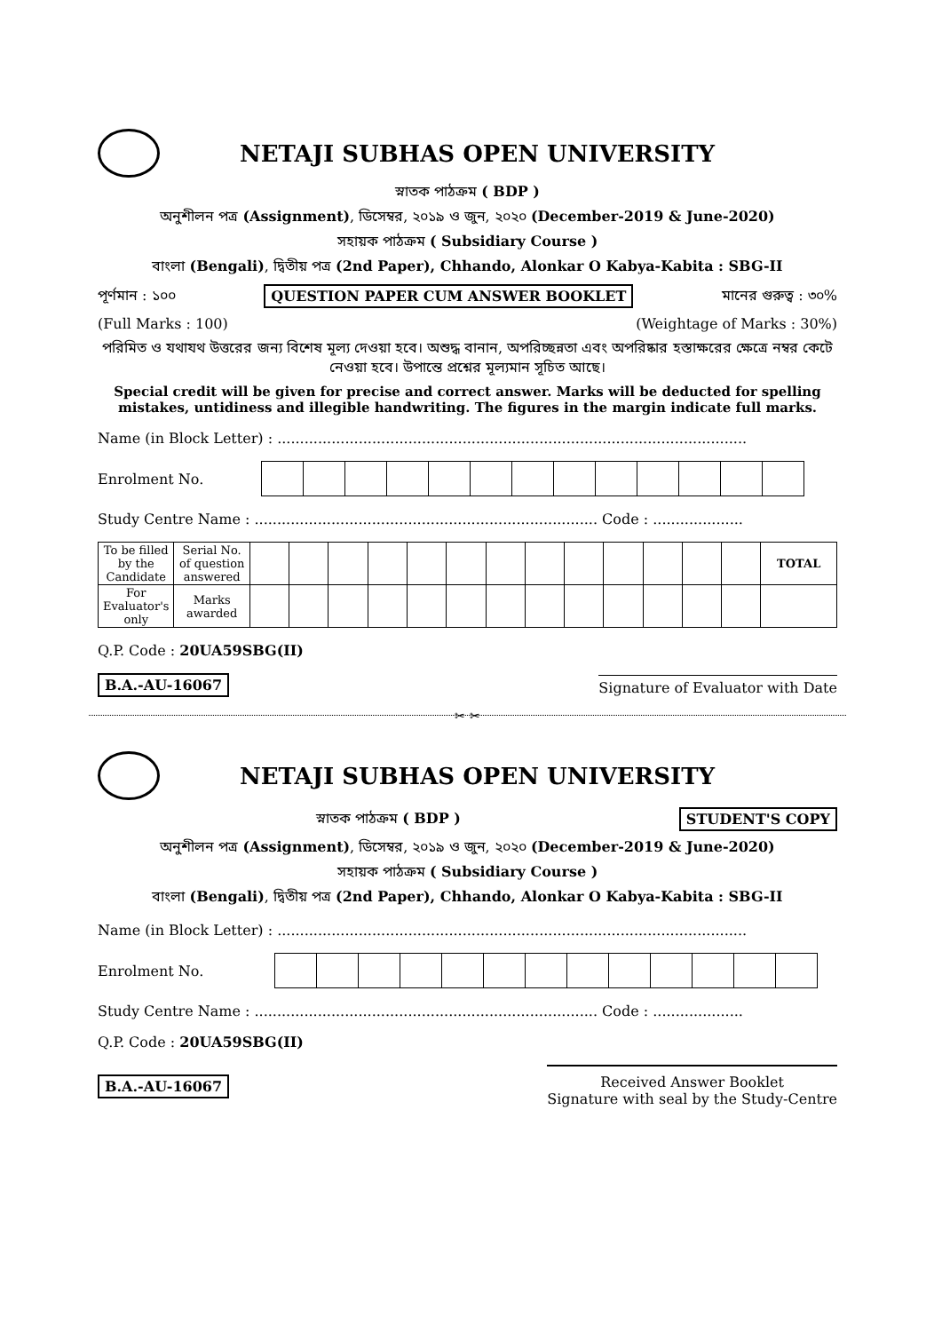NETAJI SUBHAS OPEN UNIVERSITY
স্নাতক পাঠক্রম ( BDP )
অনুশীলন পত্র (Assignment), ডিসেম্বর, ২০১৯ ও জুন, ২০২০ (December-2019 & June-2020)
সহায়ক পাঠক্রম ( Subsidiary Course )
বাংলা (Bengali), দ্বিতীয় পত্র (2nd Paper), Chhando, Alonkar O Kabya-Kabita : SBG-II
পূর্ণমান : ১০০ QUESTION PAPER CUM ANSWER BOOKLET মানের গুরুত্ব : ৩০%
(Full Marks : 100) (Weightage of Marks : 30%)
পরিমিত ও যথাযথ উত্তরের জন্য বিশেষ মূল্য দেওয়া হবে। অশুদ্ধ বানান, অপরিচ্ছন্নতা এবং অপরিষ্কার হস্তাক্ষরের ক্ষেত্রে নম্বর কেটে নেওয়া হবে। উপান্তে প্রশ্নের মূল্যমান সূচিত আছে।
Special credit will be given for precise and correct answer. Marks will be deducted for spelling mistakes, untidiness and illegible handwriting. The figures in the margin indicate full marks.
Name (in Block Letter) : ........................................................................................................
Enrolment No.
Study Centre Name : ............................................................................ Code : ....................
| To be filled by the Candidate | Serial No. of question answered | | | | | | | | | | | | | | TOTAL |
| For Evaluator's only | Marks awarded | | | | | | | | | | | | | | |
Q.P. Code : 20UA59SBG(II)
B.A.-AU-16067 Signature of Evaluator with Date
✂ ✂
NETAJI SUBHAS OPEN UNIVERSITY
স্নাতক পাঠক্রম ( BDP ) STUDENT'S COPY
অনুশীলন পত্র (Assignment), ডিসেম্বর, ২০১৯ ও জুন, ২০২০ (December-2019 & June-2020)
সহায়ক পাঠক্রম ( Subsidiary Course )
বাংলা (Bengali), দ্বিতীয় পত্র (2nd Paper), Chhando, Alonkar O Kabya-Kabita : SBG-II
Name (in Block Letter) : ........................................................................................................
Enrolment No.
Study Centre Name : ............................................................................ Code : ....................
Q.P. Code : 20UA59SBG(II)
B.A.-AU-16067 Received Answer Booklet
Signature with seal by the Study-Centre